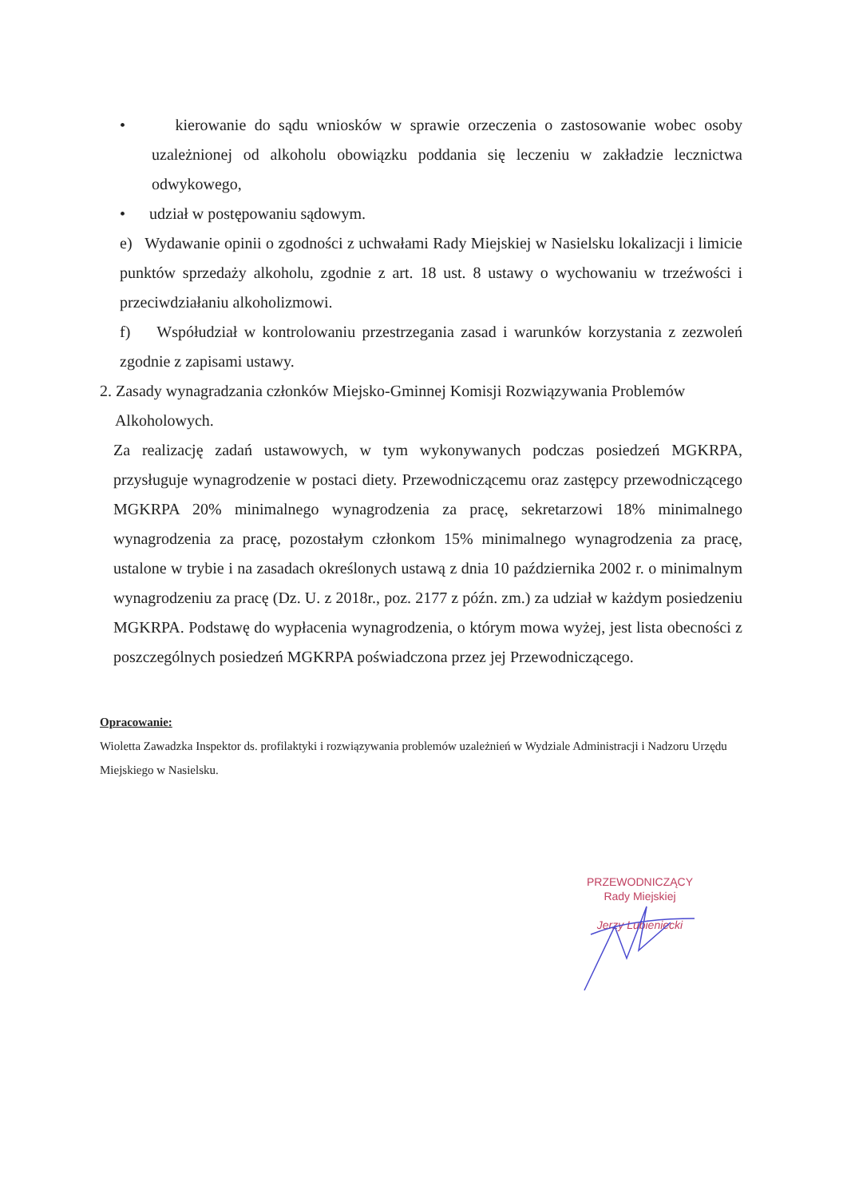• kierowanie do sądu wniosków w sprawie orzeczenia o zastosowanie wobec osoby uzależnionej od alkoholu obowiązku poddania się leczeniu w zakładzie lecznictwa odwykowego,
• udział w postępowaniu sądowym.
e) Wydawanie opinii o zgodności z uchwałami Rady Miejskiej w Nasielsku lokalizacji i limicie punktów sprzedaży alkoholu, zgodnie z art. 18 ust. 8 ustawy o wychowaniu w trzeźwości i przeciwdziałaniu alkoholizmowi.
f) Współudział w kontrolowaniu przestrzegania zasad i warunków korzystania z zezwoleń zgodnie z zapisami ustawy.
2. Zasady wynagradzania członków Miejsko-Gminnej Komisji Rozwiązywania Problemów
Alkoholowych.
Za realizację zadań ustawowych, w tym wykonywanych podczas posiedzeń MGKRPA, przysługuje wynagrodzenie w postaci diety. Przewodniczącemu oraz zastępcy przewodniczącego MGKRPA 20% minimalnego wynagrodzenia za pracę, sekretarzowi 18% minimalnego wynagrodzenia za pracę, pozostałym członkom 15% minimalnego wynagrodzenia za pracę, ustalone w trybie i na zasadach określonych ustawą z dnia 10 października 2002 r. o minimalnym wynagrodzeniu za pracę (Dz. U. z 2018r., poz. 2177 z późn. zm.) za udział w każdym posiedzeniu MGKRPA. Podstawę do wypłacenia wynagrodzenia, o którym mowa wyżej, jest lista obecności z poszczególnych posiedzeń MGKRPA poświadczona przez jej Przewodniczącego.
Opracowanie:
Wioletta Zawadzka Inspektor ds. profilaktyki i rozwiązywania problemów uzależnień w Wydziale Administracji i Nadzoru Urzędu Miejskiego w Nasielsku.
PRZEWODNICZĄCY
Rady Miejskiej
Jerzy Lubieniecki